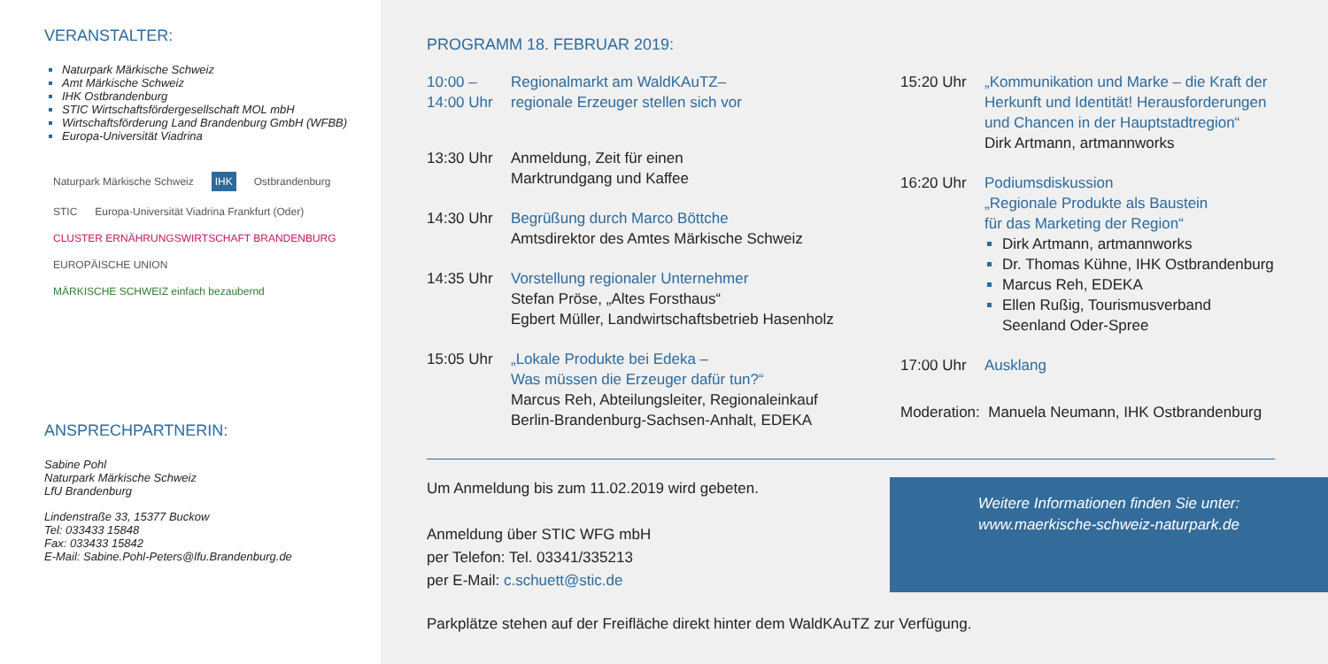VERANSTALTER:
Naturpark Märkische Schweiz
Amt Märkische Schweiz
IHK Ostbrandenburg
STIC Wirtschaftsfördergesellschaft MOL mbH
Wirtschaftsförderung Land Brandenburg GmbH (WFBB)
Europa-Universität Viadrina
Naturpark Märkische Schweiz
IHK
Ostbrandenburg
STIC
Europa-Universität Viadrina Frankfurt (Oder)
CLUSTER ERNÄHRUNGSWIRTSCHAFT BRANDENBURG
EUROPÄISCHE UNION
MÄRKISCHE SCHWEIZ einfach bezaubernd
ANSPRECHPARTNERIN:
Sabine Pohl
Naturpark Märkische Schweiz
LfU Brandenburg
Lindenstraße 33, 15377 Buckow
Tel: 033433 15848
Fax: 033433 15842
E-Mail: Sabine.Pohl-Peters@lfu.Brandenburg.de
PROGRAMM 18. FEBRUAR 2019:
10:00 –
14:00 Uhr
Regionalmarkt am WaldKAuTZ–
regionale Erzeuger stellen sich vor
13:30 Uhr Anmeldung, Zeit für einen
Marktrundgang und Kaffee
14:30 Uhr Begrüßung durch Marco Böttche
Amtsdirektor des Amtes Märkische Schweiz
14:35 Uhr Vorstellung regionaler Unternehmer
Stefan Pröse, „Altes Forsthaus“
Egbert Müller, Landwirtschaftsbetrieb Hasenholz
15:05 Uhr „Lokale Produkte bei Edeka –
Was müssen die Erzeuger dafür tun?“
Marcus Reh, Abteilungsleiter, Regionaleinkauf
Berlin-Brandenburg-Sachsen-Anhalt, EDEKA
15:20 Uhr „Kommunikation und Marke – die Kraft der
Herkunft und Identität! Herausforderungen
und Chancen in der Hauptstadtregion“
Dirk Artmann, artmannworks
16:20 Uhr Podiumsdiskussion
„Regionale Produkte als Baustein
für das Marketing der Region“
Dirk Artmann, artmannworks
Dr. Thomas Kühne, IHK Ostbrandenburg
Marcus Reh, EDEKA
Ellen Rußig, Tourismusverband
Seenland Oder-Spree
17:00 Uhr Ausklang
Moderation: Manuela Neumann, IHK Ostbrandenburg
Um Anmeldung bis zum 11.02.2019 wird gebeten.
Anmeldung über STIC WFG mbH
per Telefon: Tel. 03341/335213
per E-Mail: c.schuett@stic.de
Weitere Informationen finden Sie unter:
www.maerkische-schweiz-naturpark.de
Parkplätze stehen auf der Freifläche direkt hinter dem WaldKAuTZ zur Verfügung.